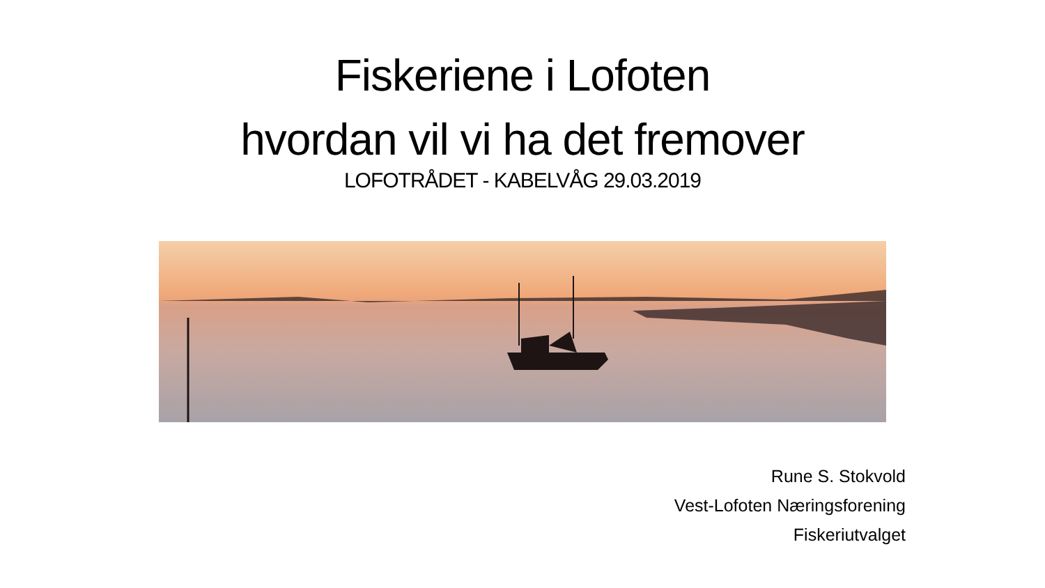Fiskeriene i Lofoten
hvordan vil vi ha det fremover
LOFOTRÅDET - KABELVÅG 29.03.2019
Rune S. Stokvold
Vest-Lofoten Næringsforening
Fiskeriutvalget